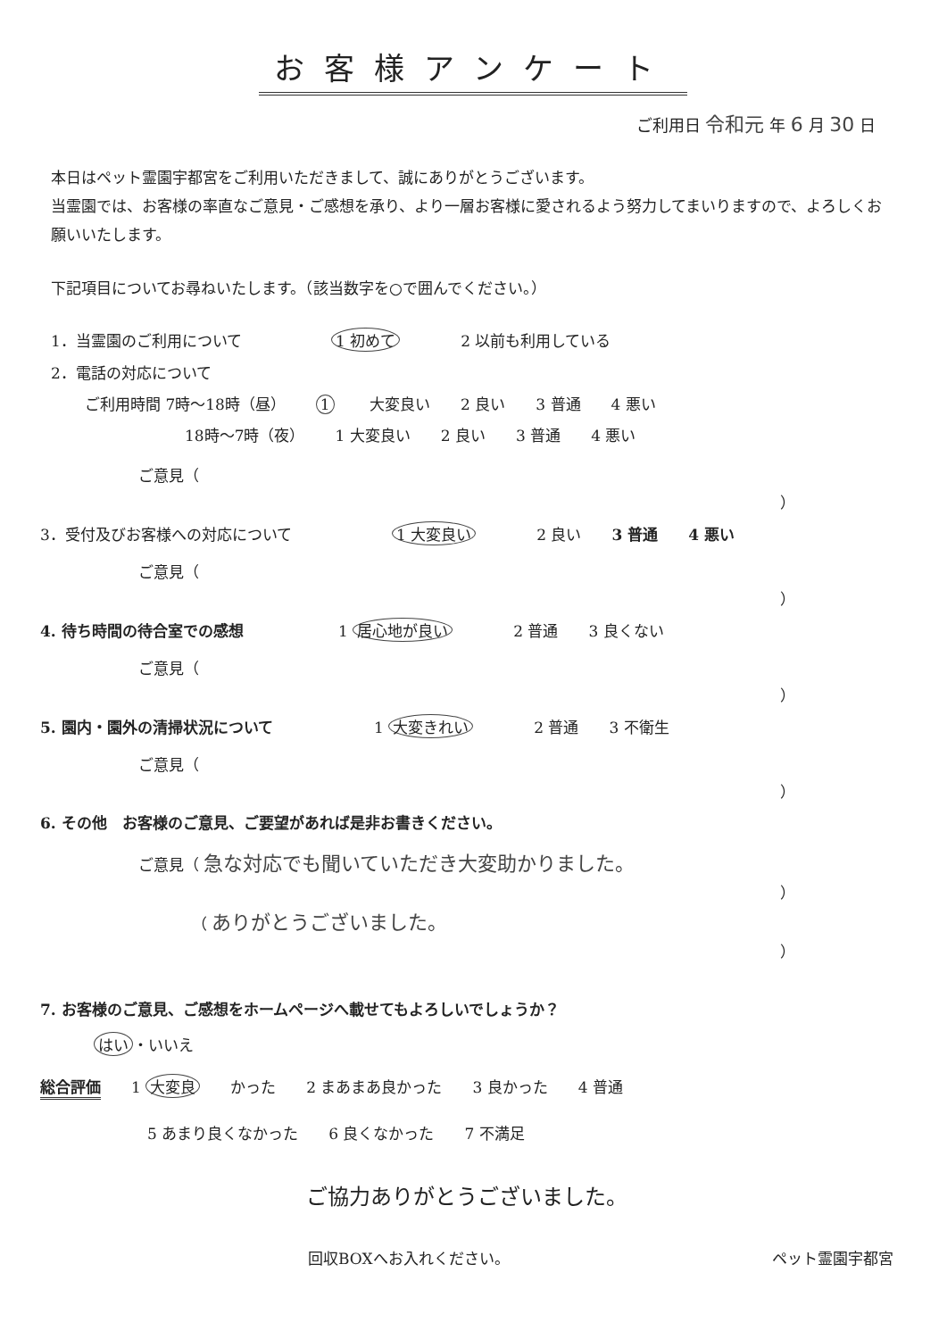お客様アンケート
ご利用日 令和元 年 6 月 30 日
本日はペット霊園宇都宮をご利用いただきまして、誠にありがとうございます。
当霊園では、お客様の率直なご意見・ご感想を承り、より一層お客様に愛されるよう努力してまいりますので、よろしくお願いいたします。
下記項目についてお尋ねいたします。（該当数字を○で囲んでください。）
1．当霊園のご利用について 1 初めて 2 以前も利用している
2．電話の対応について
ご利用時間 7時～18時（昼） 1 大変良い 2 良い 3 普通 4 悪い
18時～7時（夜） 1 大変良い 2 良い 3 普通 4 悪い
ご意見（
）
3．受付及びお客様への対応について 1 大変良い 2 良い 3 普通 4 悪い
ご意見（
）
4. 待ち時間の待合室での感想 1 居心地が良い 2 普通 3 良くない
ご意見（
）
5. 園内・園外の清掃状況について 1 大変きれい 2 普通 3 不衛生
ご意見（
）
6. その他　お客様のご意見、ご要望があれば是非お書きください。
ご意見（ 急な対応でも聞いていただき大変助かりました。
）
（ ありがとうございました。
）
7. お客様のご意見、ご感想をホームページへ載せてもよろしいでしょうか？
はい ・いいえ
総合評価 1 大変良 かった 2 まあまあ良かった 3 良かった 4 普通
5 あまり良くなかった 6 良くなかった 7 不満足
ご協力ありがとうございました。
回収BOXへお入れください。 ペット霊園宇都宮